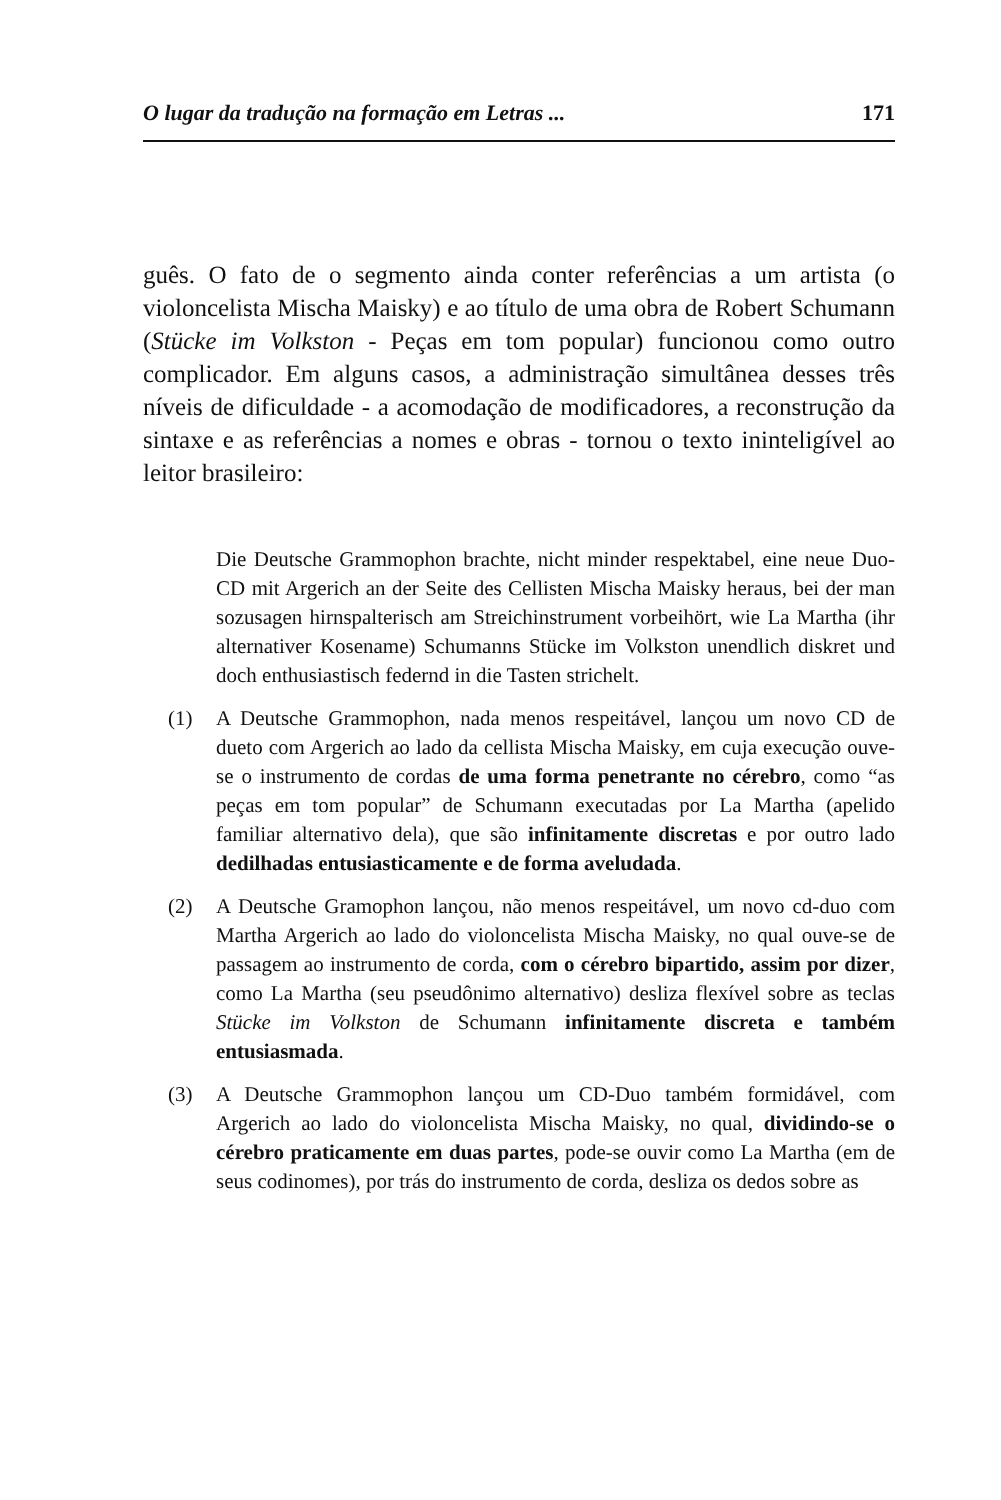O lugar da tradução na formação em Letras ... 171
guês. O fato de o segmento ainda conter referências a um artista (o violoncelista Mischa Maisky) e ao título de uma obra de Robert Schumann (Stücke im Volkston - Peças em tom popular) funcionou como outro complicador. Em alguns casos, a administração simultânea desses três níveis de dificuldade - a acomodação de modificadores, a reconstrução da sintaxe e as referências a nomes e obras - tornou o texto ininteligível ao leitor brasileiro:
Die Deutsche Grammophon brachte, nicht minder respektabel, eine neue Duo-CD mit Argerich an der Seite des Cellisten Mischa Maisky heraus, bei der man sozusagen hirnspalterisch am Streichinstrument vorbeihört, wie La Martha (ihr alternativer Kosename) Schumanns Stücke im Volkston unendlich diskret und doch enthusiastisch federnd in die Tasten strichelt.
(1) A Deutsche Grammophon, nada menos respeitável, lançou um novo CD de dueto com Argerich ao lado da cellista Mischa Maisky, em cuja execução ouve-se o instrumento de cordas de uma forma penetrante no cérebro, como “as peças em tom popular” de Schumann executadas por La Martha (apelido familiar alternativo dela), que são infinitamente discretas e por outro lado dedilhadas entusiasticamente e de forma aveludada.
(2) A Deutsche Gramophon lançou, não menos respeitável, um novo cd-duo com Martha Argerich ao lado do violoncelista Mischa Maisky, no qual ouve-se de passagem ao instrumento de corda, com o cérebro bipartido, assim por dizer, como La Martha (seu pseudônimo alternativo) desliza flexível sobre as teclas Stücke im Volkston de Schumann infinitamente discreta e também entusiasmada.
(3) A Deutsche Grammophon lançou um CD-Duo também formidável, com Argerich ao lado do violoncelista Mischa Maisky, no qual, dividindo-se o cérebro praticamente em duas partes, pode-se ouvir como La Martha (em de seus codinomes), por trás do instrumento de corda, desliza os dedos sobre as